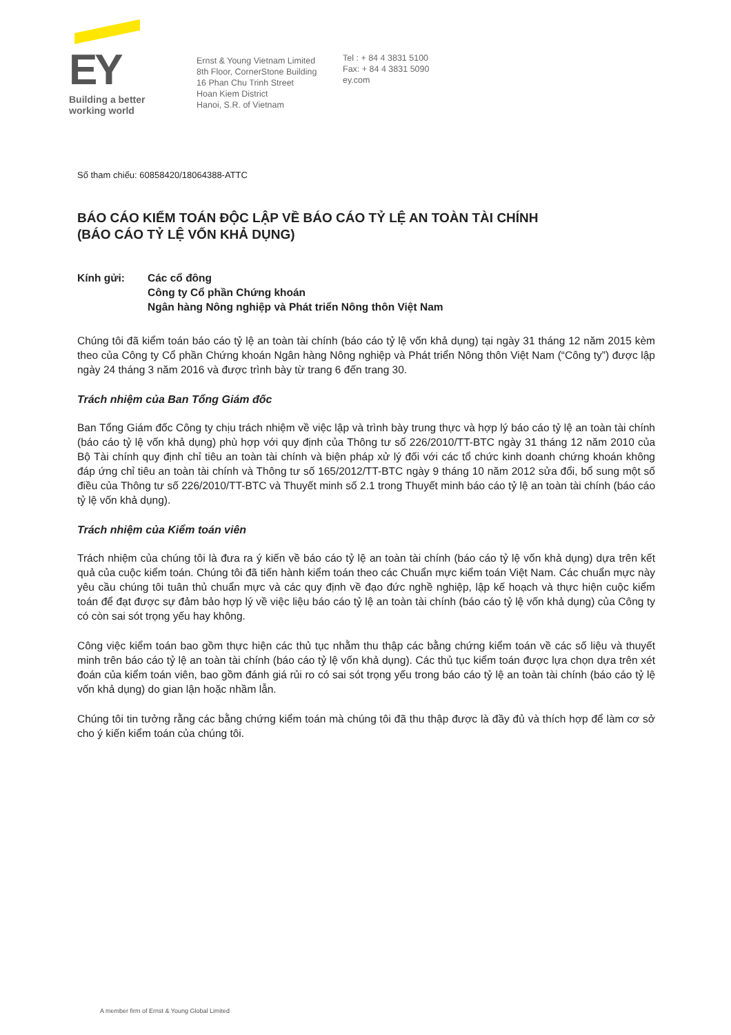EY
Building a better
working world
Ernst & Young Vietnam Limited
8th Floor, CornerStone Building
16 Phan Chu Trinh Street
Hoan Kiem District
Hanoi, S.R. of Vietnam
Tel : + 84 4 3831 5100
Fax: + 84 4 3831 5090
ey.com
Số tham chiếu: 60858420/18064388-ATTC
BÁO CÁO KIỂM TOÁN ĐỘC LẬP VỀ BÁO CÁO TỶ LỆ AN TOÀN TÀI CHÍNH
(BÁO CÁO TỶ LỆ VỐN KHẢ DỤNG)
Kính gửi: Các cổ đông
Công ty Cổ phần Chứng khoán
Ngân hàng Nông nghiệp và Phát triển Nông thôn Việt Nam
Chúng tôi đã kiểm toán báo cáo tỷ lệ an toàn tài chính (báo cáo tỷ lệ vốn khả dụng) tại ngày 31 tháng 12 năm 2015 kèm theo của Công ty Cổ phần Chứng khoán Ngân hàng Nông nghiệp và Phát triển Nông thôn Việt Nam (“Công ty”) được lập ngày 24 tháng 3 năm 2016 và được trình bày từ trang 6 đến trang 30.
Trách nhiệm của Ban Tổng Giám đốc
Ban Tổng Giám đốc Công ty chịu trách nhiệm về việc lập và trình bày trung thực và hợp lý báo cáo tỷ lệ an toàn tài chính (báo cáo tỷ lệ vốn khả dụng) phù hợp với quy định của Thông tư số 226/2010/TT-BTC ngày 31 tháng 12 năm 2010 của Bộ Tài chính quy định chỉ tiêu an toàn tài chính và biện pháp xử lý đối với các tổ chức kinh doanh chứng khoán không đáp ứng chỉ tiêu an toàn tài chính và Thông tư số 165/2012/TT-BTC ngày 9 tháng 10 năm 2012 sửa đổi, bổ sung một số điều của Thông tư số 226/2010/TT-BTC và Thuyết minh số 2.1 trong Thuyết minh báo cáo tỷ lệ an toàn tài chính (báo cáo tỷ lệ vốn khả dụng).
Trách nhiệm của Kiểm toán viên
Trách nhiệm của chúng tôi là đưa ra ý kiến về báo cáo tỷ lệ an toàn tài chính (báo cáo tỷ lệ vốn khả dụng) dựa trên kết quả của cuộc kiểm toán. Chúng tôi đã tiến hành kiểm toán theo các Chuẩn mực kiểm toán Việt Nam. Các chuẩn mực này yêu cầu chúng tôi tuân thủ chuẩn mực và các quy định về đạo đức nghề nghiệp, lập kế hoạch và thực hiện cuộc kiểm toán để đạt được sự đảm bảo hợp lý về việc liệu báo cáo tỷ lệ an toàn tài chính (báo cáo tỷ lệ vốn khả dụng) của Công ty có còn sai sót trọng yếu hay không.
Công việc kiểm toán bao gồm thực hiện các thủ tục nhằm thu thập các bằng chứng kiểm toán về các số liệu và thuyết minh trên báo cáo tỷ lệ an toàn tài chính (báo cáo tỷ lệ vốn khả dụng). Các thủ tục kiểm toán được lựa chọn dựa trên xét đoán của kiểm toán viên, bao gồm đánh giá rủi ro có sai sót trọng yếu trong báo cáo tỷ lệ an toàn tài chính (báo cáo tỷ lệ vốn khả dụng) do gian lận hoặc nhầm lẫn.
Chúng tôi tin tưởng rằng các bằng chứng kiểm toán mà chúng tôi đã thu thập được là đầy đủ và thích hợp để làm cơ sở cho ý kiến kiểm toán của chúng tôi.
A member firm of Ernst & Young Global Limited